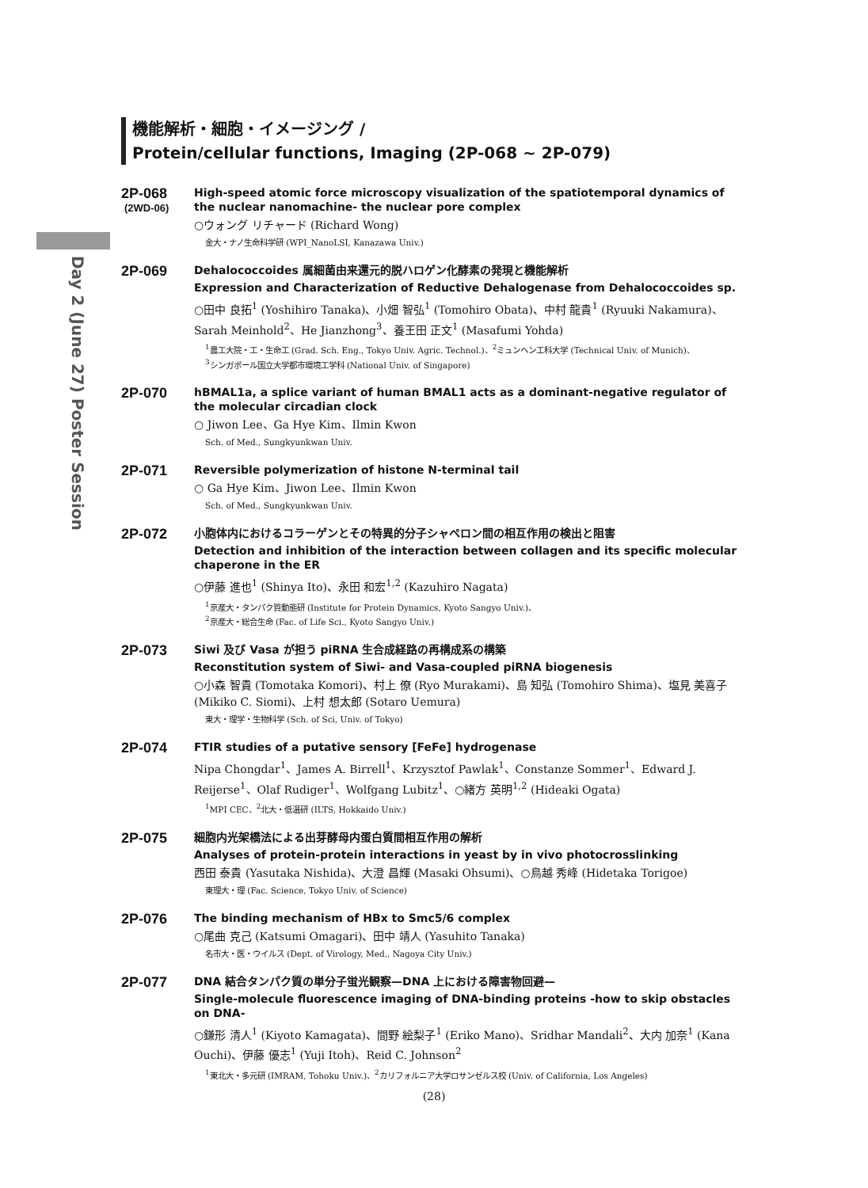Day 2 (June 27) Poster Session
機能解析・細胞・イメージング /
Protein/cellular functions, Imaging (2P-068 ~ 2P-079)
2P-068
(2WD-06)
High-speed atomic force microscopy visualization of the spatiotemporal dynamics of the nuclear nanomachine- the nuclear pore complex
○ウォング リチャード (Richard Wong)
金大・ナノ生命科学研 (WPI_NanoLSI, Kanazawa Univ.)
2P-069
Dehalococcoides 属細菌由来還元的脱ハロゲン化酵素の発現と機能解析
Expression and Characterization of Reductive Dehalogenase from Dehalococcoides sp.
○田中 良拓<sup>1</sup> (Yoshihiro Tanaka)、小畑 智弘<sup>1</sup> (Tomohiro Obata)、中村 龍貴<sup>1</sup> (Ryuuki Nakamura)、Sarah Meinhold<sup>2</sup>、He Jianzhong<sup>3</sup>、養王田 正文<sup>1</sup> (Masafumi Yohda)
<sup>1</sup> 農工大院・工・生命工 (Grad. Sch. Eng., Tokyo Univ. Agric. Technol.)、<sup>2</sup>ミュンヘン工科大学 (Technical Univ. of Munich)、
<sup>3</sup> シンガポール国立大学都市環境工学科 (National Univ. of Singapore)
2P-070
hBMAL1a, a splice variant of human BMAL1 acts as a dominant-negative regulator of the molecular circadian clock
○ Jiwon Lee、Ga Hye Kim、Ilmin Kwon
Sch. of Med., Sungkyunkwan Univ.
2P-071
Reversible polymerization of histone N-terminal tail
○ Ga Hye Kim、Jiwon Lee、Ilmin Kwon
Sch. of Med., Sungkyunkwan Univ.
2P-072
小胞体内におけるコラーゲンとその特異的分子シャペロン間の相互作用の検出と阻害
Detection and inhibition of the interaction between collagen and its specific molecular chaperone in the ER
○伊藤 進也<sup>1</sup> (Shinya Ito)、永田 和宏<sup>1,2</sup> (Kazuhiro Nagata)
<sup>1</sup> 京産大・タンパク質動態研 (Institute for Protein Dynamics, Kyoto Sangyo Univ.)、
<sup>2</sup> 京産大・総合生命 (Fac. of Life Sci., Kyoto Sangyo Univ.)
2P-073
Siwi 及び Vasa が担う piRNA 生合成経路の再構成系の構築
Reconstitution system of Siwi- and Vasa-coupled piRNA biogenesis
○小森 智貴 (Tomotaka Komori)、村上 僚 (Ryo Murakami)、島 知弘 (Tomohiro Shima)、塩見 美喜子 (Mikiko C. Siomi)、上村 想太郎 (Sotaro Uemura)
東大・理学・生物科学 (Sch. of Sci, Univ. of Tokyo)
2P-074
FTIR studies of a putative sensory [FeFe] hydrogenase
Nipa Chongdar<sup>1</sup>、James A. Birrell<sup>1</sup>、Krzysztof Pawlak<sup>1</sup>、Constanze Sommer<sup>1</sup>、Edward J. Reijerse<sup>1</sup>、Olaf Rudiger<sup>1</sup>、Wolfgang Lubitz<sup>1</sup>、○緒方 英明<sup>1,2</sup> (Hideaki Ogata)
<sup>1</sup> MPI CEC、<sup>2</sup>北大・低温研 (ILTS, Hokkaido Univ.)
2P-075
細胞内光架橋法による出芽酵母内蛋白質間相互作用の解析
Analyses of protein-protein interactions in yeast by in vivo photocrosslinking
西田 泰貴 (Yasutaka Nishida)、大澄 昌輝 (Masaki Ohsumi)、○鳥越 秀峰 (Hidetaka Torigoe)
東理大・理 (Fac. Science, Tokyo Univ. of Science)
2P-076
The binding mechanism of HBx to Smc5/6 complex
○尾曲 克己 (Katsumi Omagari)、田中 靖人 (Yasuhito Tanaka)
名市大・医・ウイルス (Dept. of Virology, Med., Nagoya City Univ.)
2P-077
DNA 結合タンパク質の単分子蛍光観察—DNA 上における障害物回避—
Single-molecule fluorescence imaging of DNA-binding proteins -how to skip obstacles on DNA-
○鎌形 清人<sup>1</sup> (Kiyoto Kamagata)、間野 絵梨子<sup>1</sup> (Eriko Mano)、Sridhar Mandali<sup>2</sup>、大内 加奈<sup>1</sup> (Kana Ouchi)、伊藤 優志<sup>1</sup> (Yuji Itoh)、Reid C. Johnson<sup>2</sup>
<sup>1</sup> 東北大・多元研 (IMRAM, Tohoku Univ.)、<sup>2</sup>カリフォルニア大学ロサンゼルス校 (Univ. of California, Los Angeles)
(28)